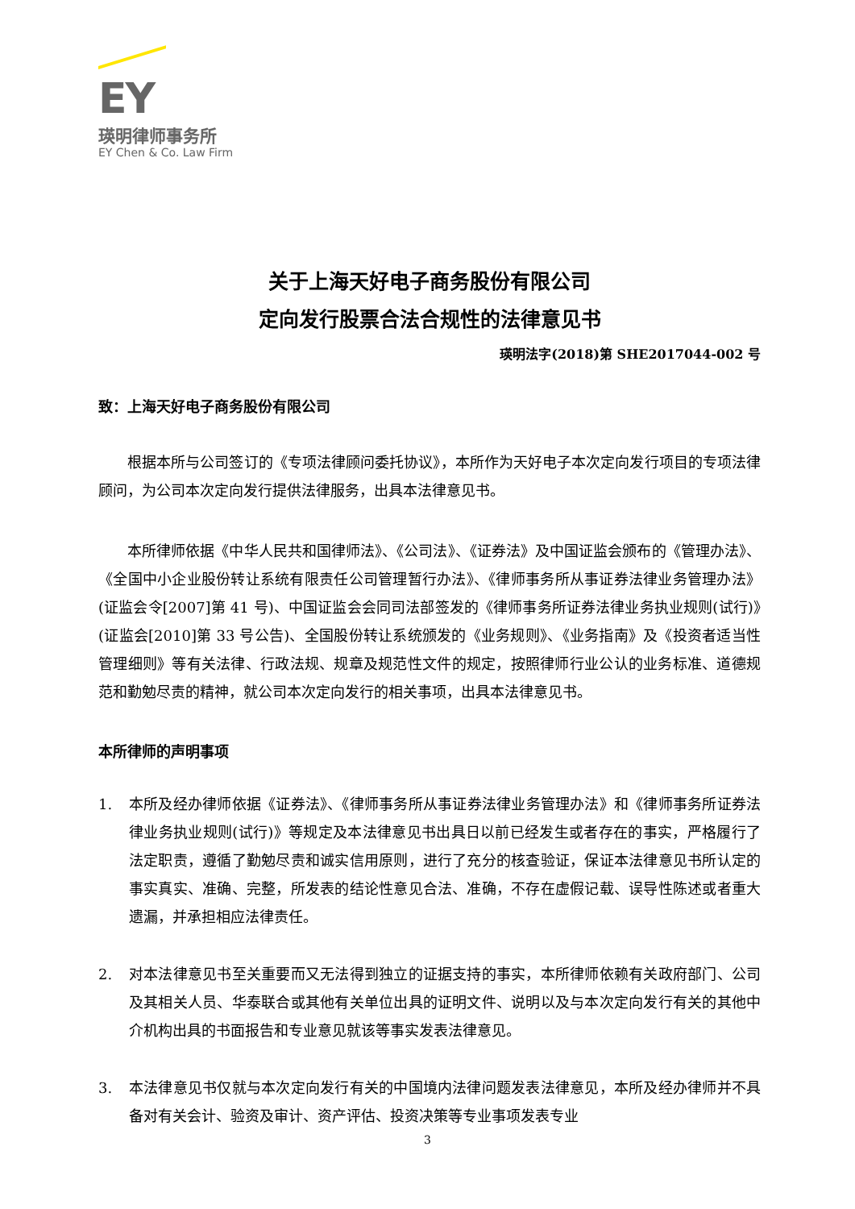EY
瑛明律师事务所
EY Chen & Co. Law Firm
关于上海天好电子商务股份有限公司
定向发行股票合法合规性的法律意见书
瑛明法字(2018)第 SHE2017044-002 号
致：上海天好电子商务股份有限公司
根据本所与公司签订的《专项法律顾问委托协议》，本所作为天好电子本次定向发行项目的专项法律顾问，为公司本次定向发行提供法律服务，出具本法律意见书。
本所律师依据《中华人民共和国律师法》、《公司法》、《证券法》及中国证监会颁布的《管理办法》、《全国中小企业股份转让系统有限责任公司管理暂行办法》、《律师事务所从事证券法律业务管理办法》(证监会令[2007]第 41 号)、中国证监会会同司法部签发的《律师事务所证券法律业务执业规则(试行)》(证监会[2010]第 33 号公告)、全国股份转让系统颁发的《业务规则》、《业务指南》及《投资者适当性管理细则》等有关法律、行政法规、规章及规范性文件的规定，按照律师行业公认的业务标准、道德规范和勤勉尽责的精神，就公司本次定向发行的相关事项，出具本法律意见书。
本所律师的声明事项
1. 本所及经办律师依据《证券法》、《律师事务所从事证券法律业务管理办法》和《律师事务所证券法律业务执业规则(试行)》等规定及本法律意见书出具日以前已经发生或者存在的事实，严格履行了法定职责，遵循了勤勉尽责和诚实信用原则，进行了充分的核查验证，保证本法律意见书所认定的事实真实、准确、完整，所发表的结论性意见合法、准确，不存在虚假记载、误导性陈述或者重大遗漏，并承担相应法律责任。
2. 对本法律意见书至关重要而又无法得到独立的证据支持的事实，本所律师依赖有关政府部门、公司及其相关人员、华泰联合或其他有关单位出具的证明文件、说明以及与本次定向发行有关的其他中介机构出具的书面报告和专业意见就该等事实发表法律意见。
3. 本法律意见书仅就与本次定向发行有关的中国境内法律问题发表法律意见，本所及经办律师并不具备对有关会计、验资及审计、资产评估、投资决策等专业事项发表专业
3